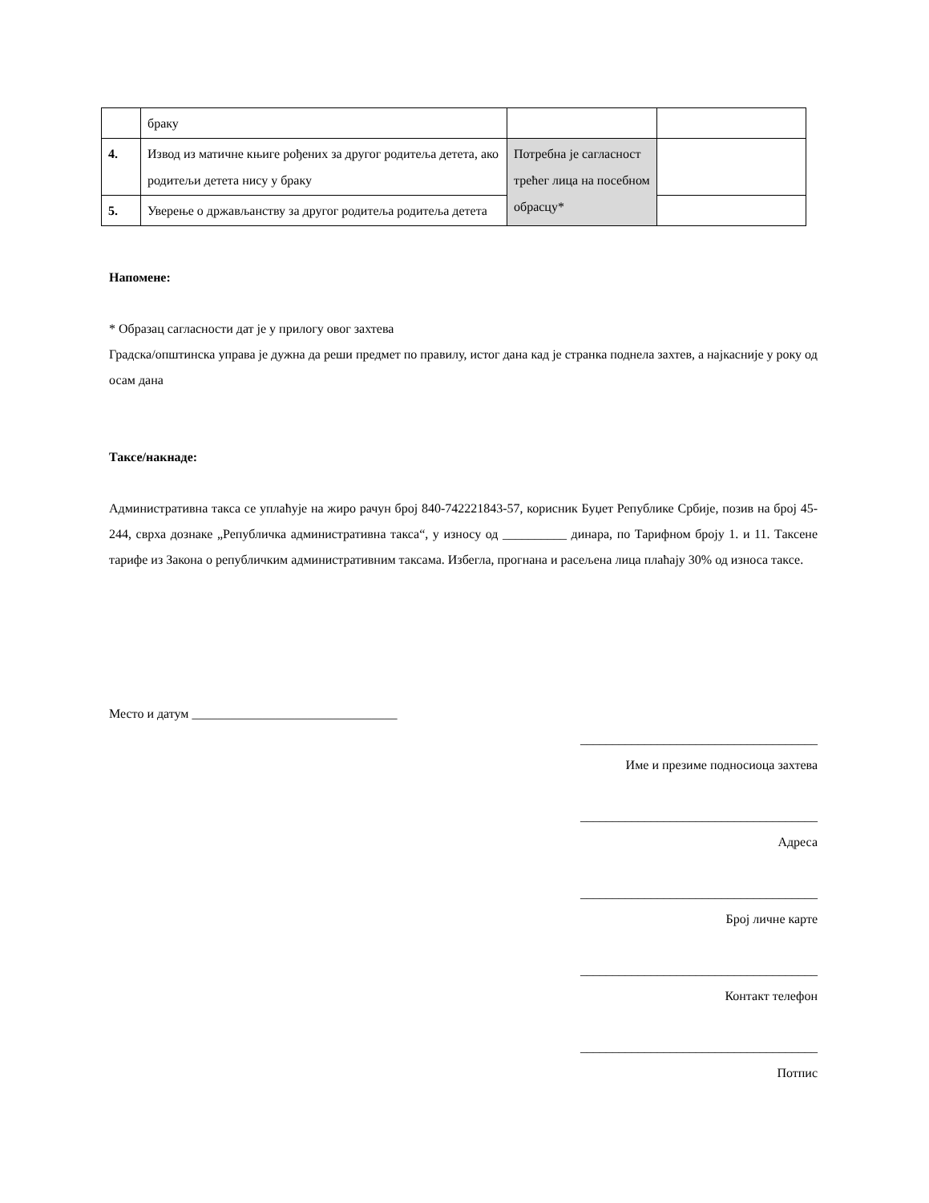| | браку | | |
| 4. | Извод из матичне књиге рођених за другог родитеља детета, ако родитељи детета нису у браку | Потребна је сагласност трећег лица на посебном обрасцу* | |
| 5. | Уверење о држављанству за другог родитеља родитеља детета | | |
Напомене:
* Образац сагласности дат је у прилогу овог захтева
Градска/општинска управа је дужна да реши предмет по правилу, истог дана кад је странка поднела захтев, а најкасније у року од осам дана
Таксе/накнаде:
Административна такса се уплаћује на жиро рачун број 840-742221843-57, корисник Буџет Републике Србије, позив на број 45-244, сврха дознаке „Републичка административна такса“, у износу од __________ динара, по Тарифном броју 1. и 11. Таксене тарифе из Закона о републичким административним таксама. Избегла, прогнана и расељена лица плаћају 30% од износа таксе.
Место и датум ________________________________
_____________________________________
Име и презиме подносиоца захтева
_____________________________________
Адреса
_____________________________________
Број личне карте
_____________________________________
Контакт телефон
_____________________________________
Потпис